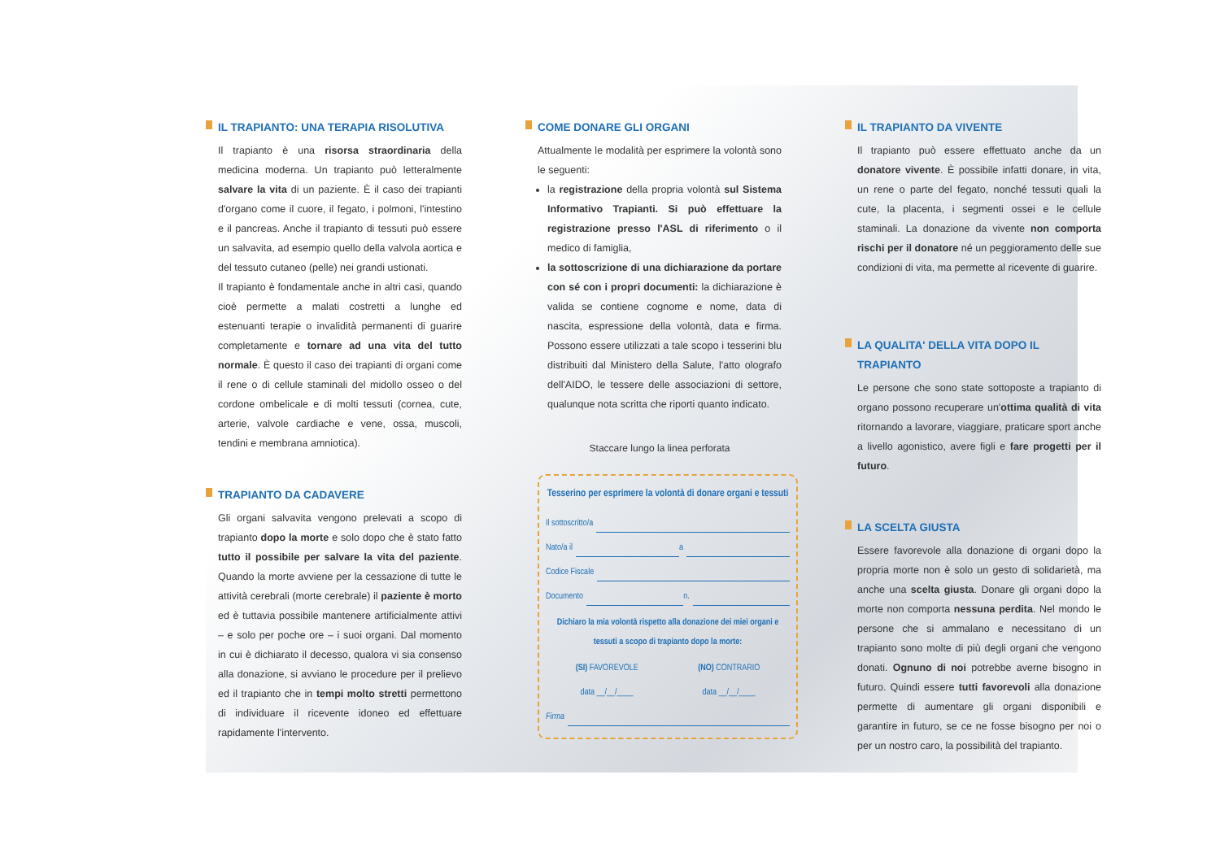IL TRAPIANTO: UNA TERAPIA RISOLUTIVA
Il trapianto è una risorsa straordinaria della medicina moderna. Un trapianto può letteralmente salvare la vita di un paziente. È il caso dei trapianti d'organo come il cuore, il fegato, i polmoni, l'intestino e il pancreas. Anche il trapianto di tessuti può essere un salvavita, ad esempio quello della valvola aortica e del tessuto cutaneo (pelle) nei grandi ustionati.
Il trapianto è fondamentale anche in altri casi, quando cioè permette a malati costretti a lunghe ed estenuanti terapie o invalidità permanenti di guarire completamente e tornare ad una vita del tutto normale. È questo il caso dei trapianti di organi come il rene o di cellule staminali del midollo osseo o del cordone ombelicale e di molti tessuti (cornea, cute, arterie, valvole cardiache e vene, ossa, muscoli, tendini e membrana amniotica).
TRAPIANTO DA CADAVERE
Gli organi salvavita vengono prelevati a scopo di trapianto dopo la morte e solo dopo che è stato fatto tutto il possibile per salvare la vita del paziente. Quando la morte avviene per la cessazione di tutte le attività cerebrali (morte cerebrale) il paziente è morto ed è tuttavia possibile mantenere artificialmente attivi – e solo per poche ore – i suoi organi. Dal momento in cui è dichiarato il decesso, qualora vi sia consenso alla donazione, si avviano le procedure per il prelievo ed il trapianto che in tempi molto stretti permettono di individuare il ricevente idoneo ed effettuare rapidamente l'intervento.
COME DONARE GLI ORGANI
Attualmente le modalità per esprimere la volontà sono le seguenti:
la registrazione della propria volontà sul Sistema Informativo Trapianti. Si può effettuare la registrazione presso l'ASL di riferimento o il medico di famiglia,
la sottoscrizione di una dichiarazione da portare con sé con i propri documenti: la dichiarazione è valida se contiene cognome e nome, data di nascita, espressione della volontà, data e firma. Possono essere utilizzati a tale scopo i tesserini blu distribuiti dal Ministero della Salute, l'atto olografo dell'AIDO, le tessere delle associazioni di settore, qualunque nota scritta che riporti quanto indicato.
Staccare lungo la linea perforata
Tesserino per esprimere la volontà di donare organi e tessuti
Il sottoscritto/a
Nato/a il a
Codice Fiscale
Documento n.
Dichiaro la mia volontà rispetto alla donazione dei miei organi e tessuti a scopo di trapianto dopo la morte:
(SI) FAVOREVOLE (NO) CONTRARIO
data __/__/____ data __/__/____
Firma
IL TRAPIANTO DA VIVENTE
Il trapianto può essere effettuato anche da un donatore vivente. È possibile infatti donare, in vita, un rene o parte del fegato, nonché tessuti quali la cute, la placenta, i segmenti ossei e le cellule staminali. La donazione da vivente non comporta rischi per il donatore né un peggioramento delle sue condizioni di vita, ma permette al ricevente di guarire.
LA QUALITA' DELLA VITA DOPO IL TRAPIANTO
Le persone che sono state sottoposte a trapianto di organo possono recuperare un'ottima qualità di vita ritornando a lavorare, viaggiare, praticare sport anche a livello agonistico, avere figli e fare progetti per il futuro.
LA SCELTA GIUSTA
Essere favorevole alla donazione di organi dopo la propria morte non è solo un gesto di solidarietà, ma anche una scelta giusta. Donare gli organi dopo la morte non comporta nessuna perdita. Nel mondo le persone che si ammalano e necessitano di un trapianto sono molte di più degli organi che vengono donati. Ognuno di noi potrebbe averne bisogno in futuro. Quindi essere tutti favorevoli alla donazione permette di aumentare gli organi disponibili e garantire in futuro, se ce ne fosse bisogno per noi o per un nostro caro, la possibilità del trapianto.